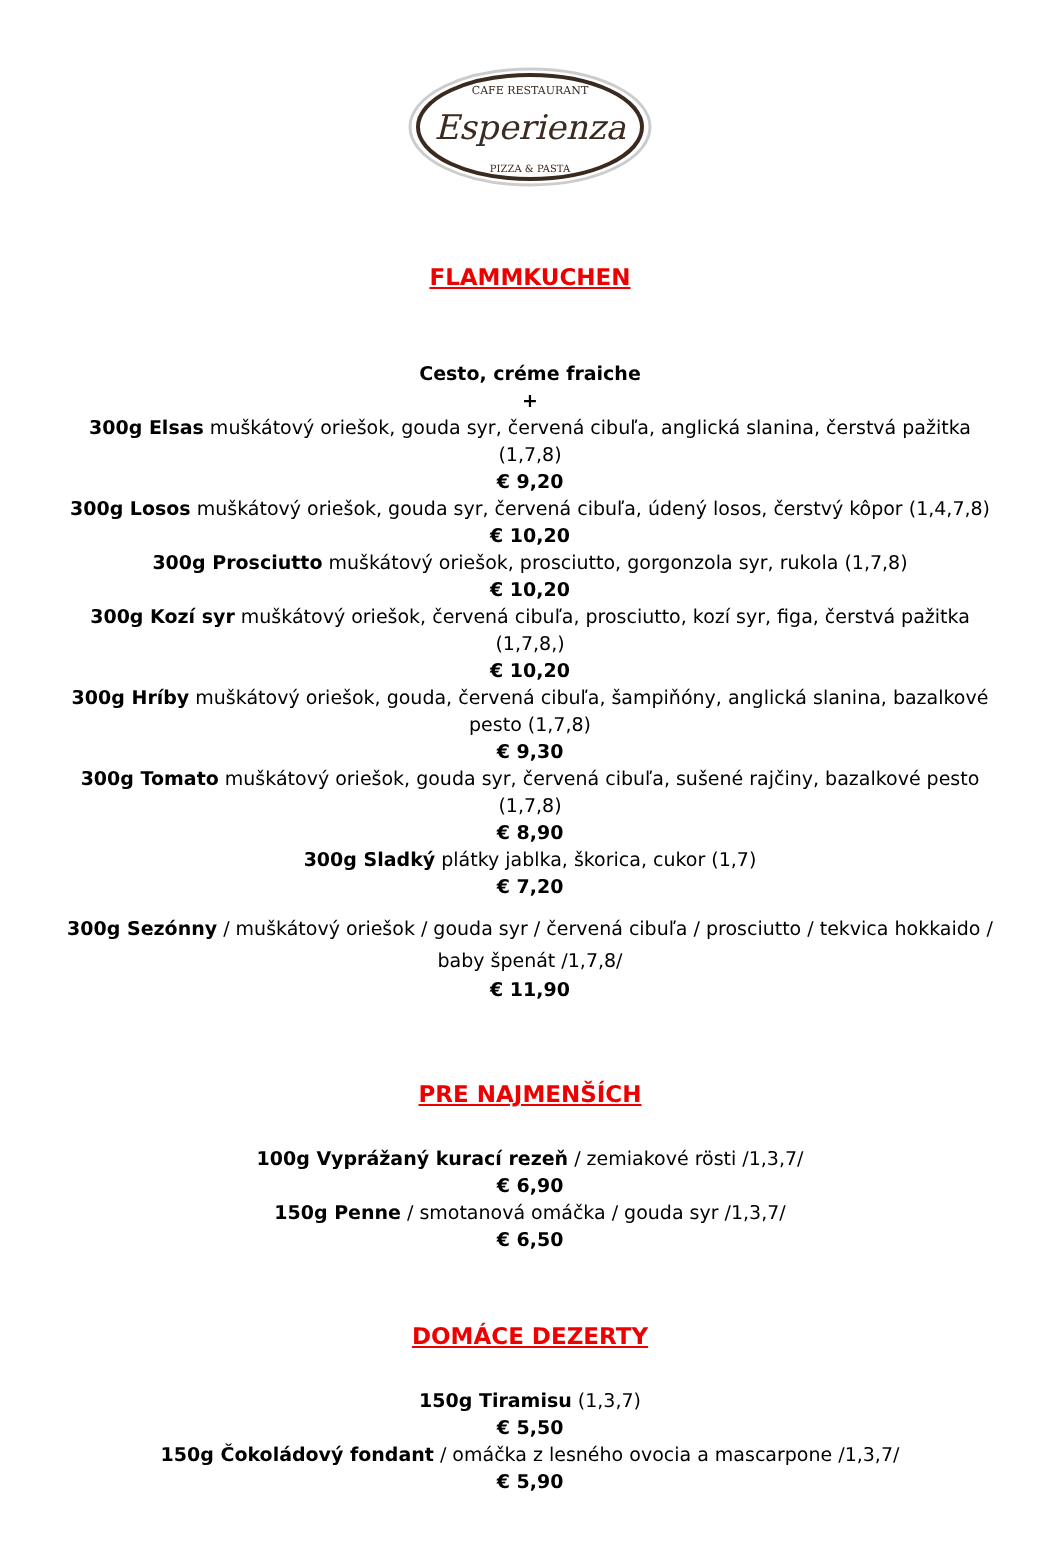CAFE RESTAURANT
Esperienza
PIZZA & PASTA
FLAMMKUCHEN
Cesto, créme fraiche
+
300g Elsas muškátový oriešok, gouda syr, červená cibuľa, anglická slanina, čerstvá pažitka (1,7,8)
€ 9,20
300g Losos muškátový oriešok, gouda syr, červená cibuľa, údený losos, čerstvý kôpor (1,4,7,8)
€ 10,20
300g Prosciutto muškátový oriešok, prosciutto, gorgonzola syr, rukola (1,7,8)
€ 10,20
300g Kozí syr muškátový oriešok, červená cibuľa, prosciutto, kozí syr, figa, čerstvá pažitka (1,7,8,)
€ 10,20
300g Hríby muškátový oriešok, gouda, červená cibuľa, šampiňóny, anglická slanina, bazalkové pesto (1,7,8)
€ 9,30
300g Tomato muškátový oriešok, gouda syr, červená cibuľa, sušené rajčiny, bazalkové pesto (1,7,8)
€ 8,90
300g Sladký plátky jablka, škorica, cukor (1,7)
€ 7,20
300g Sezónny / muškátový oriešok / gouda syr / červená cibuľa / prosciutto / tekvica hokkaido / baby špenát /1,7,8/
€ 11,90
PRE NAJMENŠÍCH
100g Vyprážaný kurací rezeň / zemiakové rösti /1,3,7/
€ 6,90
150g Penne / smotanová omáčka / gouda syr /1,3,7/
€ 6,50
DOMÁCE DEZERTY
150g Tiramisu (1,3,7)
€ 5,50
150g Čokoládový fondant / omáčka z lesného ovocia a mascarpone /1,3,7/
€ 5,90